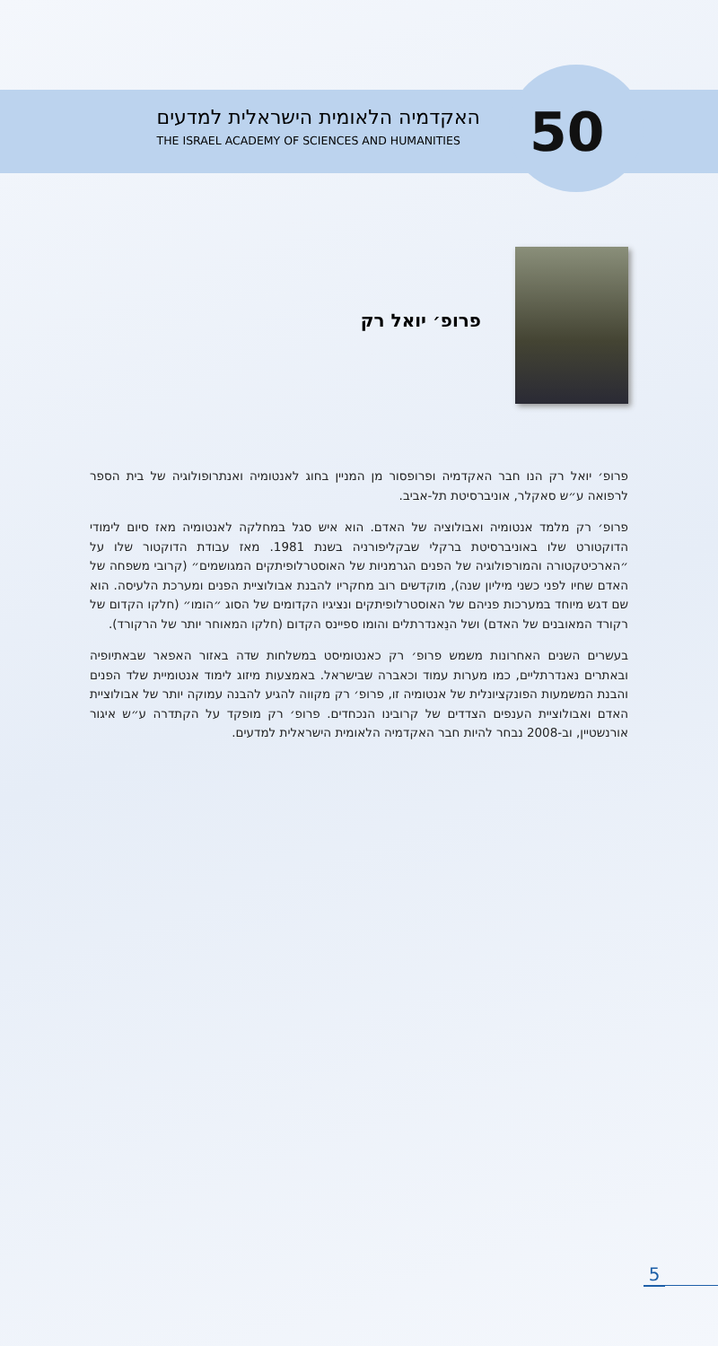50
האקדמיה הלאומית הישראלית למדעים
THE ISRAEL ACADEMY OF SCIENCES AND HUMANITIES
פרופ׳ יואל רק
פרופ׳ יואל רק הנו חבר האקדמיה ופרופסור מן המניין בחוג לאנטומיה ואנתרופולוגיה של בית הספר לרפואה ע״ש סאקלר, אוניברסיטת תל-אביב.
פרופ׳ רק מלמד אנטומיה ואבולוציה של האדם. הוא איש סגל במחלקה לאנטומיה מאז סיום לימודי הדוקטורט שלו באוניברסיטת ברקלי שבקליפורניה בשנת 1981. מאז עבודת הדוקטור שלו על ״הארכיטקטורה והמורפולוגיה של הפנים הגרמניות של האוסטרלופיתקים המגושמים״ (קרובי משפחה של האדם שחיו לפני כשני מיליון שנה), מוקדשים רוב מחקריו להבנת אבולוציית הפנים ומערכת הלעיסה. הוא שם דגש מיוחד במערכות פניהם של האוסטרלופיתקים ונציגיו הקדומים של הסוג ״הומו״ (חלקו הקדום של רקורד המאובנים של האדם) ושל הנֵאנדרתלים והומו ספיינס הקדום (חלקו המאוחר יותר של הרקורד).
בעשרים השנים האחרונות משמש פרופ׳ רק כאנטומיסט במשלחות שדה באזור האפאר שבאתיופיה ובאתרים נאנדרתליים, כמו מערות עמוד וכאברה שבישראל. באמצעות מיזוג לימוד אנטומיית שלד הפנים והבנת המשמעות הפונקציונלית של אנטומיה זו, פרופ׳ רק מקווה להגיע להבנה עמוקה יותר של אבולוציית האדם ואבולוציית הענפים הצדדים של קרובינו הנכחדים. פרופ׳ רק מופקד על הקתדרה ע״ש איגור אורנשטיין, וב-2008 נבחר להיות חבר האקדמיה הלאומית הישראלית למדעים.
5